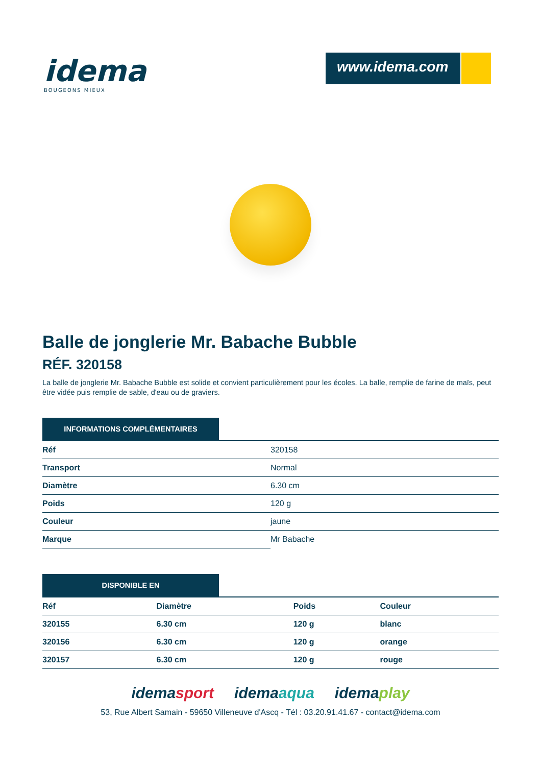idema
BOUGEONS MIEUX
www.idema.com
Balle de jonglerie Mr. Babache Bubble
RÉF. 320158
La balle de jonglerie Mr. Babache Bubble est solide et convient particulièrement pour les écoles. La balle, remplie de farine de maïs, peut être vidée puis remplie de sable, d'eau ou de graviers.
INFORMATIONS COMPLÉMENTAIRES
| Réf | 320158 |
| Transport | Normal |
| Diamètre | 6.30 cm |
| Poids | 120 g |
| Couleur | jaune |
| Marque | Mr Babache |
DISPONIBLE EN
| Réf | Diamètre | Poids | Couleur |
| --- | --- | --- | --- |
| 320155 | 6.30 cm | 120 g | blanc |
| 320156 | 6.30 cm | 120 g | orange |
| 320157 | 6.30 cm | 120 g | rouge |
idemasport idemaaqua idemaplay
53, Rue Albert Samain - 59650 Villeneuve d'Ascq - Tél : 03.20.91.41.67 - contact@idema.com